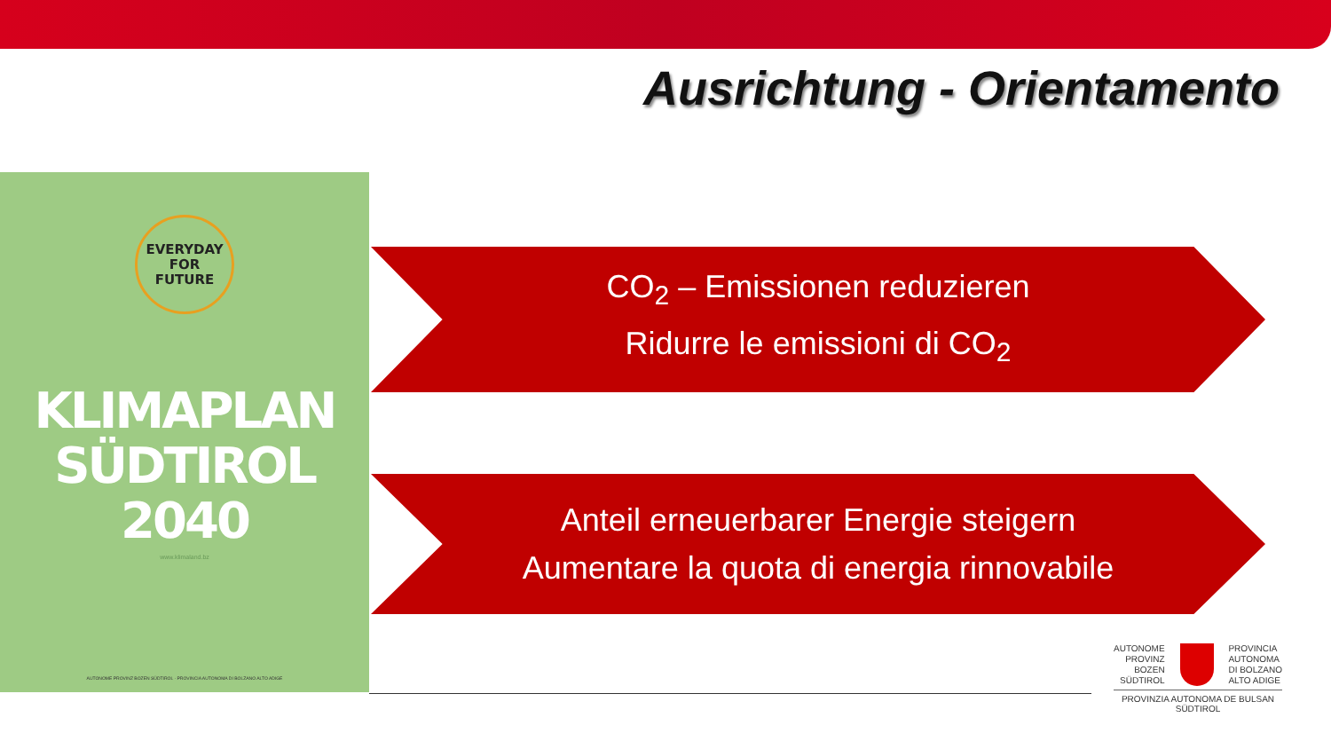Ausrichtung - Orientamento
EVERYDAY
FOR FUTURE
KLIMAPLAN
SÜDTIROL 2040
www.klimaland.bz
AUTONOME PROVINZ BOZEN SÜDTIROL · PROVINCIA AUTONOMA DI BOLZANO ALTO ADIGE
CO<sub>2</sub> – Emissionen reduzieren
Ridurre le emissioni di CO<sub>2</sub>
Anteil erneuerbarer Energie steigern
Aumentare la quota di energia rinnovabile
AUTONOME
PROVINZ
BOZEN
SÜDTIROL
PROVINCIA
AUTONOMA
DI BOLZANO
ALTO ADIGE
PROVINZIA AUTONOMA DE BULSAN
SÜDTIROL